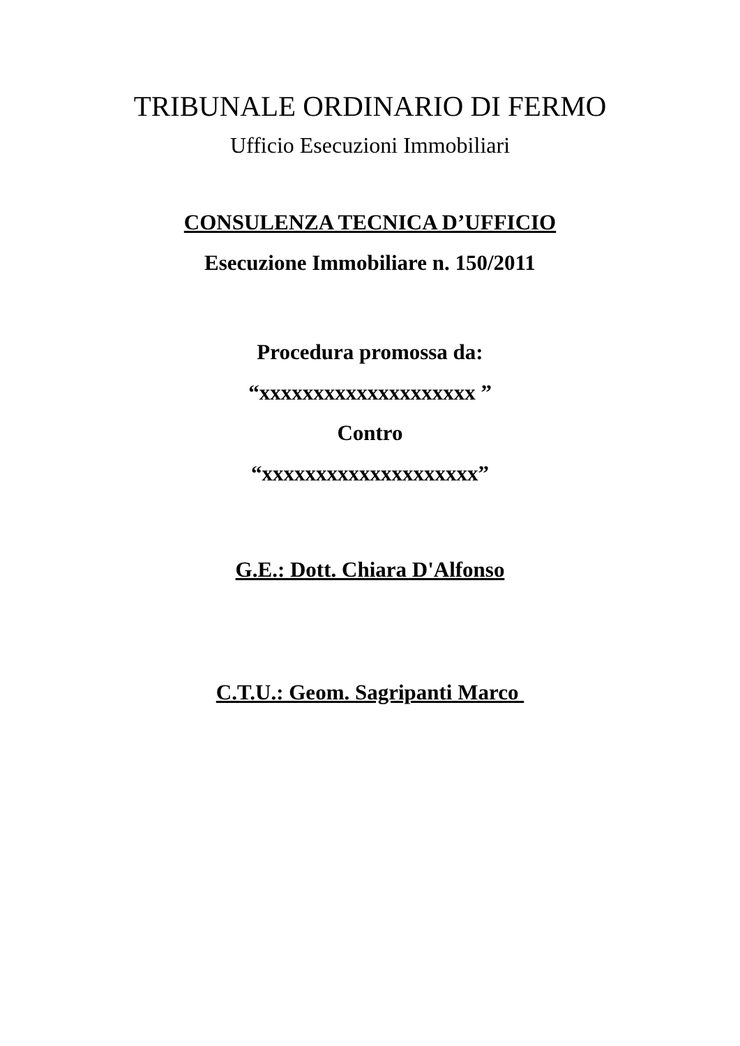TRIBUNALE ORDINARIO DI FERMO
Ufficio Esecuzioni Immobiliari
CONSULENZA TECNICA D’UFFICIO
Esecuzione Immobiliare n. 150/2011
Procedura promossa da:
“xxxxxxxxxxxxxxxxxxxx ”
Contro
“xxxxxxxxxxxxxxxxxxxx”
G.E.: Dott. Chiara D'Alfonso
C.T.U.: Geom. Sagripanti Marco